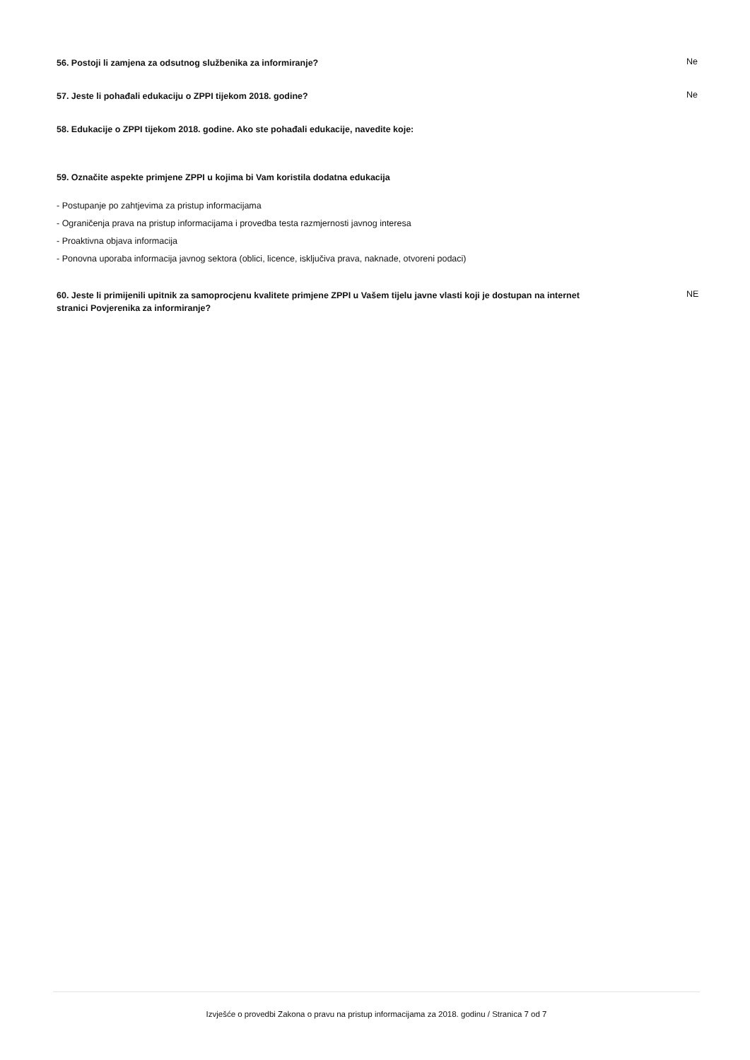56. Postoji li zamjena za odsutnog službenika za informiranje?
Ne
57. Jeste li pohađali edukaciju o ZPPI tijekom 2018. godine?
Ne
58. Edukacije o ZPPI tijekom 2018. godine. Ako ste pohađali edukacije, navedite koje:
59. Označite aspekte primjene ZPPI u kojima bi Vam koristila dodatna edukacija
- Postupanje po zahtjevima za pristup informacijama
- Ograničenja prava na pristup informacijama i provedba testa razmjernosti javnog interesa
- Proaktivna objava informacija
- Ponovna uporaba informacija javnog sektora (oblici, licence, isključiva prava, naknade, otvoreni podaci)
60. Jeste li primijenili upitnik za samoprocjenu kvalitete primjene ZPPI u Vašem tijelu javne vlasti koji je dostupan na internet stranici Povjerenika za informiranje?
NE
Izvješće o provedbi Zakona o pravu na pristup informacijama za 2018. godinu / Stranica 7 od 7